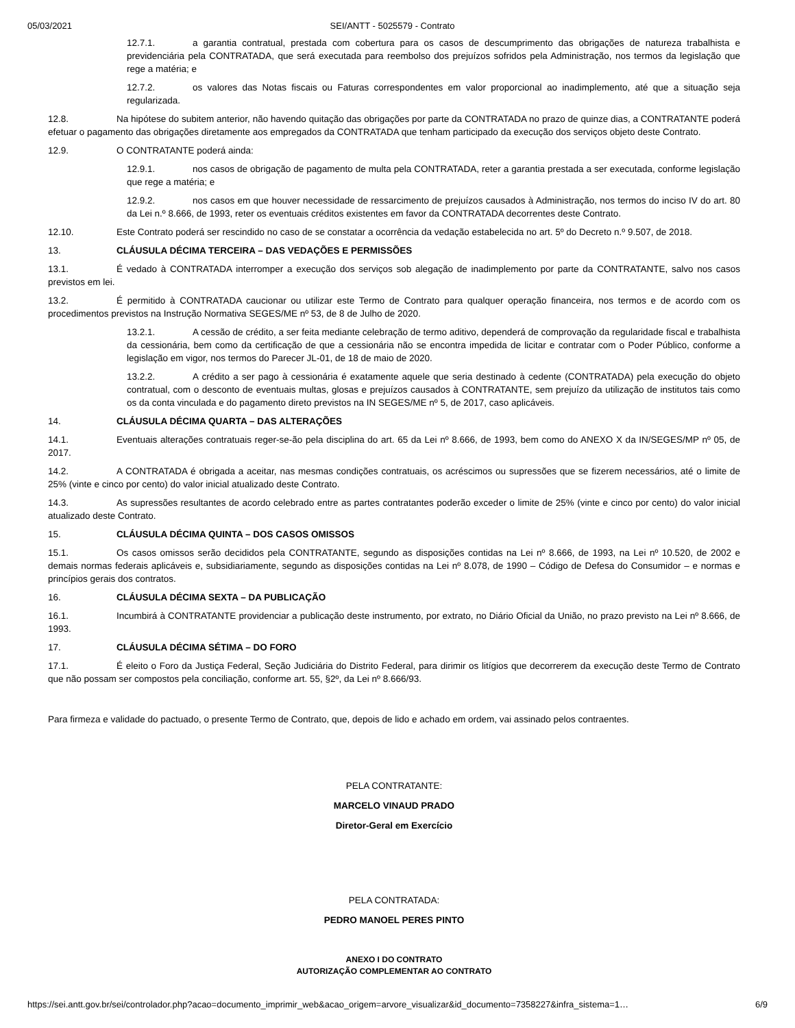05/03/2021 SEI/ANTT - 5025579 - Contrato
12.7.1. a garantia contratual, prestada com cobertura para os casos de descumprimento das obrigações de natureza trabalhista e previdenciária pela CONTRATADA, que será executada para reembolso dos prejuízos sofridos pela Administração, nos termos da legislação que rege a matéria; e
12.7.2. os valores das Notas fiscais ou Faturas correspondentes em valor proporcional ao inadimplemento, até que a situação seja regularizada.
12.8. Na hipótese do subitem anterior, não havendo quitação das obrigações por parte da CONTRATADA no prazo de quinze dias, a CONTRATANTE poderá efetuar o pagamento das obrigações diretamente aos empregados da CONTRATADA que tenham participado da execução dos serviços objeto deste Contrato.
12.9. O CONTRATANTE poderá ainda:
12.9.1. nos casos de obrigação de pagamento de multa pela CONTRATADA, reter a garantia prestada a ser executada, conforme legislação que rege a matéria; e
12.9.2. nos casos em que houver necessidade de ressarcimento de prejuízos causados à Administração, nos termos do inciso IV do art. 80 da Lei n.º 8.666, de 1993, reter os eventuais créditos existentes em favor da CONTRATADA decorrentes deste Contrato.
12.10. Este Contrato poderá ser rescindido no caso de se constatar a ocorrência da vedação estabelecida no art. 5º do Decreto n.º 9.507, de 2018.
13. CLÁUSULA DÉCIMA TERCEIRA – DAS VEDAÇÕES E PERMISSÕES
13.1. É vedado à CONTRATADA interromper a execução dos serviços sob alegação de inadimplemento por parte da CONTRATANTE, salvo nos casos previstos em lei.
13.2. É permitido à CONTRATADA caucionar ou utilizar este Termo de Contrato para qualquer operação financeira, nos termos e de acordo com os procedimentos previstos na Instrução Normativa SEGES/ME nº 53, de 8 de Julho de 2020.
13.2.1. A cessão de crédito, a ser feita mediante celebração de termo aditivo, dependerá de comprovação da regularidade fiscal e trabalhista da cessionária, bem como da certificação de que a cessionária não se encontra impedida de licitar e contratar com o Poder Público, conforme a legislação em vigor, nos termos do Parecer JL-01, de 18 de maio de 2020.
13.2.2. A crédito a ser pago à cessionária é exatamente aquele que seria destinado à cedente (CONTRATADA) pela execução do objeto contratual, com o desconto de eventuais multas, glosas e prejuízos causados à CONTRATANTE, sem prejuízo da utilização de institutos tais como os da conta vinculada e do pagamento direto previstos na IN SEGES/ME nº 5, de 2017, caso aplicáveis.
14. CLÁUSULA DÉCIMA QUARTA – DAS ALTERAÇÕES
14.1. Eventuais alterações contratuais reger-se-ão pela disciplina do art. 65 da Lei nº 8.666, de 1993, bem como do ANEXO X da IN/SEGES/MP nº 05, de 2017.
14.2. A CONTRATADA é obrigada a aceitar, nas mesmas condições contratuais, os acréscimos ou supressões que se fizerem necessários, até o limite de 25% (vinte e cinco por cento) do valor inicial atualizado deste Contrato.
14.3. As supressões resultantes de acordo celebrado entre as partes contratantes poderão exceder o limite de 25% (vinte e cinco por cento) do valor inicial atualizado deste Contrato.
15. CLÁUSULA DÉCIMA QUINTA – DOS CASOS OMISSOS
15.1. Os casos omissos serão decididos pela CONTRATANTE, segundo as disposições contidas na Lei nº 8.666, de 1993, na Lei nº 10.520, de 2002 e demais normas federais aplicáveis e, subsidiariamente, segundo as disposições contidas na Lei nº 8.078, de 1990 – Código de Defesa do Consumidor – e normas e princípios gerais dos contratos.
16. CLÁUSULA DÉCIMA SEXTA – DA PUBLICAÇÃO
16.1. Incumbirá à CONTRATANTE providenciar a publicação deste instrumento, por extrato, no Diário Oficial da União, no prazo previsto na Lei nº 8.666, de 1993.
17. CLÁUSULA DÉCIMA SÉTIMA – DO FORO
17.1. É eleito o Foro da Justiça Federal, Seção Judiciária do Distrito Federal, para dirimir os litígios que decorrerem da execução deste Termo de Contrato que não possam ser compostos pela conciliação, conforme art. 55, §2º, da Lei nº 8.666/93.
Para firmeza e validade do pactuado, o presente Termo de Contrato, que, depois de lido e achado em ordem, vai assinado pelos contraentes.
PELA CONTRATANTE:
MARCELO VINAUD PRADO
Diretor-Geral em Exercício
PELA CONTRATADA:
PEDRO MANOEL PERES PINTO
ANEXO I DO CONTRATO
AUTORIZAÇÃO COMPLEMENTAR AO CONTRATO
https://sei.antt.gov.br/sei/controlador.php?acao=documento_imprimir_web&acao_origem=arvore_visualizar&id_documento=7358227&infra_sistema=1… 6/9